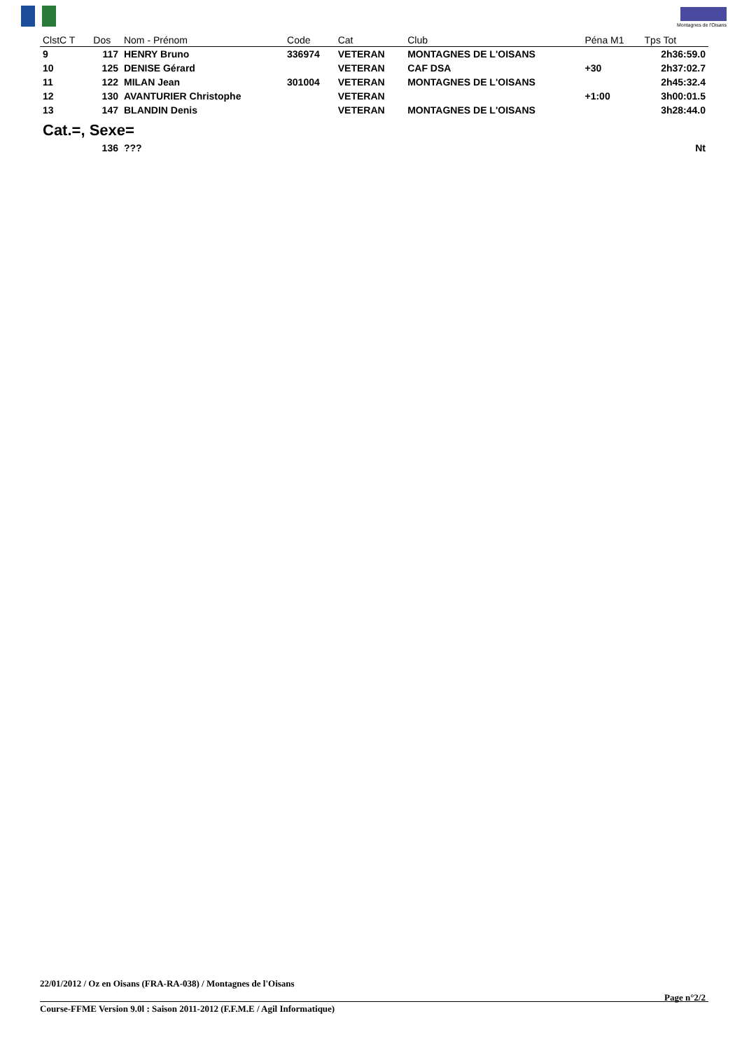Montagnes de l'Oisans
| ClstC T | Dos | Nom - Prénom | Code | Cat | Club | Péna M1 | Tps Tot |
| --- | --- | --- | --- | --- | --- | --- | --- |
| 9 | 117 | HENRY Bruno | 336974 | VETERAN | MONTAGNES DE L'OISANS | | 2h36:59.0 |
| 10 | 125 | DENISE Gérard | | VETERAN | CAF DSA | +30 | 2h37:02.7 |
| 11 | 122 | MILAN Jean | 301004 | VETERAN | MONTAGNES DE L'OISANS | | 2h45:32.4 |
| 12 | 130 | AVANTURIER Christophe | | VETERAN | | +1:00 | 3h00:01.5 |
| 13 | 147 | BLANDIN Denis | | VETERAN | MONTAGNES DE L'OISANS | | 3h28:44.0 |
| Cat.=, Sexe= | | | | | | | |
| | 136 | ??? | | | | | Nt |
22/01/2012 / Oz en Oisans (FRA-RA-038) / Montagnes de l'Oisans
Page n°2/2
Course-FFME Version 9.0l : Saison 2011-2012 (F.F.M.E / Agil Informatique)